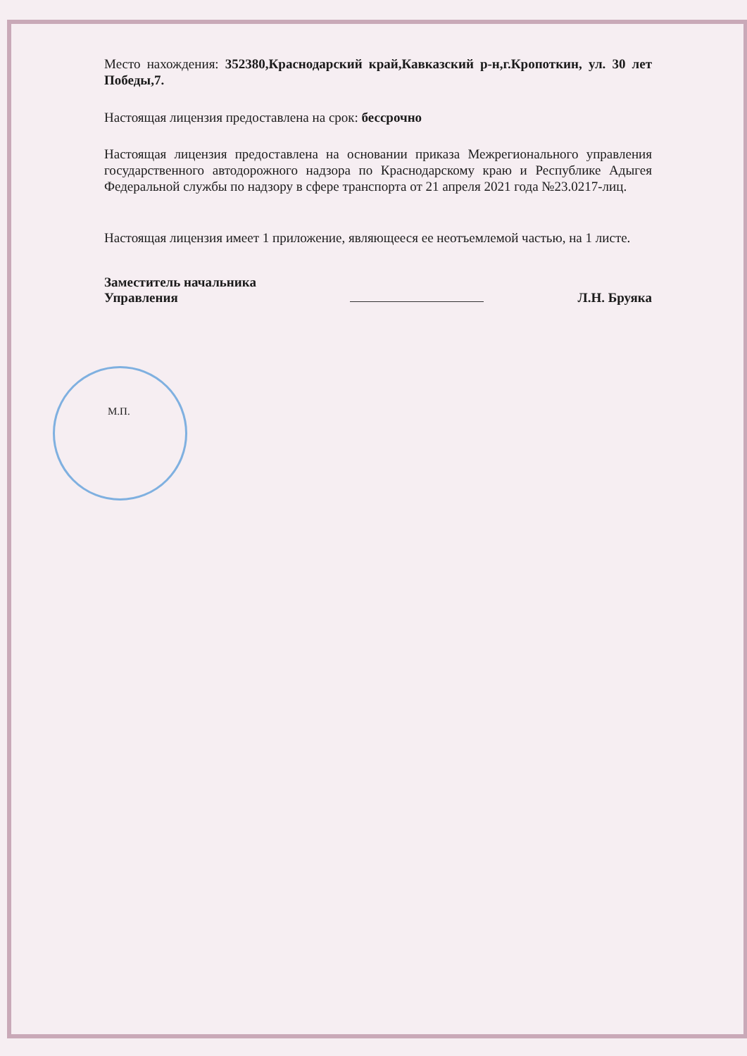Место нахождения: 352380,Краснодарский край,Кавказский р-н,г.Кропоткин, ул. 30 лет Победы,7.
Настоящая лицензия предоставлена на срок: бессрочно
Настоящая лицензия предоставлена на основании приказа Межрегионального управления государственного автодорожного надзора по Краснодарскому краю и Республике Адыгея Федеральной службы по надзору в сфере транспорта от 21 апреля 2021 года №23.0217-лиц.
Настоящая лицензия имеет 1 приложение, являющееся ее неотъемлемой частью, на 1 листе.
Заместитель начальника
Управления
Л.Н. Бруяка
М.П.